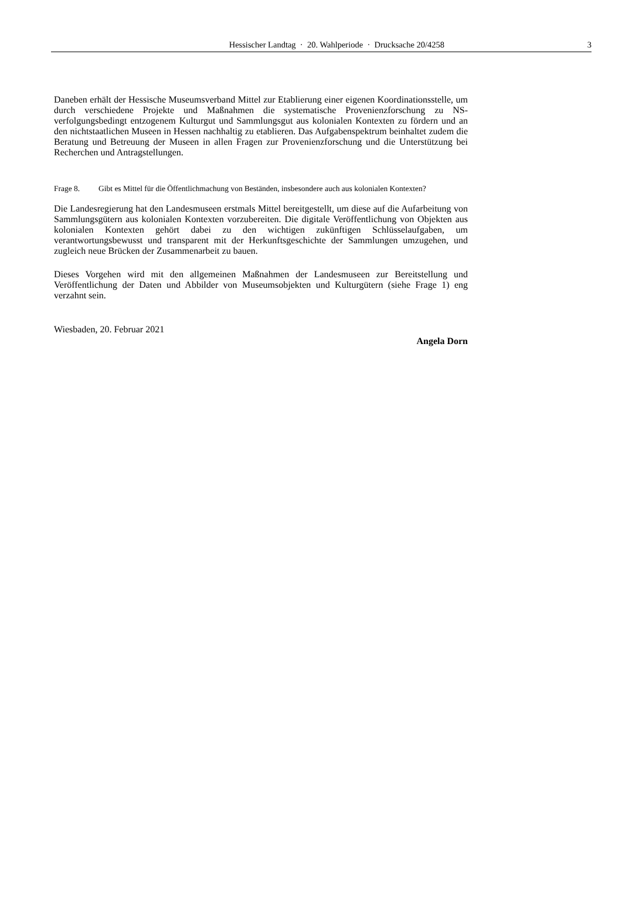Hessischer Landtag · 20. Wahlperiode · Drucksache 20/4258
3
Daneben erhält der Hessische Museumsverband Mittel zur Etablierung einer eigenen Koordinationsstelle, um durch verschiedene Projekte und Maßnahmen die systematische Provenienzforschung zu NS-verfolgungsbedingt entzogenem Kulturgut und Sammlungsgut aus kolonialen Kontexten zu fördern und an den nichtstaatlichen Museen in Hessen nachhaltig zu etablieren. Das Aufgabenspektrum beinhaltet zudem die Beratung und Betreuung der Museen in allen Fragen zur Provenienzforschung und die Unterstützung bei Recherchen und Antragstellungen.
Frage 8. Gibt es Mittel für die Öffentlichmachung von Beständen, insbesondere auch aus kolonialen Kontexten?
Die Landesregierung hat den Landesmuseen erstmals Mittel bereitgestellt, um diese auf die Aufarbeitung von Sammlungsgütern aus kolonialen Kontexten vorzubereiten. Die digitale Veröffentlichung von Objekten aus kolonialen Kontexten gehört dabei zu den wichtigen zukünftigen Schlüsselaufgaben, um verantwortungsbewusst und transparent mit der Herkunftsgeschichte der Sammlungen umzugehen, und zugleich neue Brücken der Zusammenarbeit zu bauen.
Dieses Vorgehen wird mit den allgemeinen Maßnahmen der Landesmuseen zur Bereitstellung und Veröffentlichung der Daten und Abbilder von Museumsobjekten und Kulturgütern (siehe Frage 1) eng verzahnt sein.
Wiesbaden, 20. Februar 2021
Angela Dorn